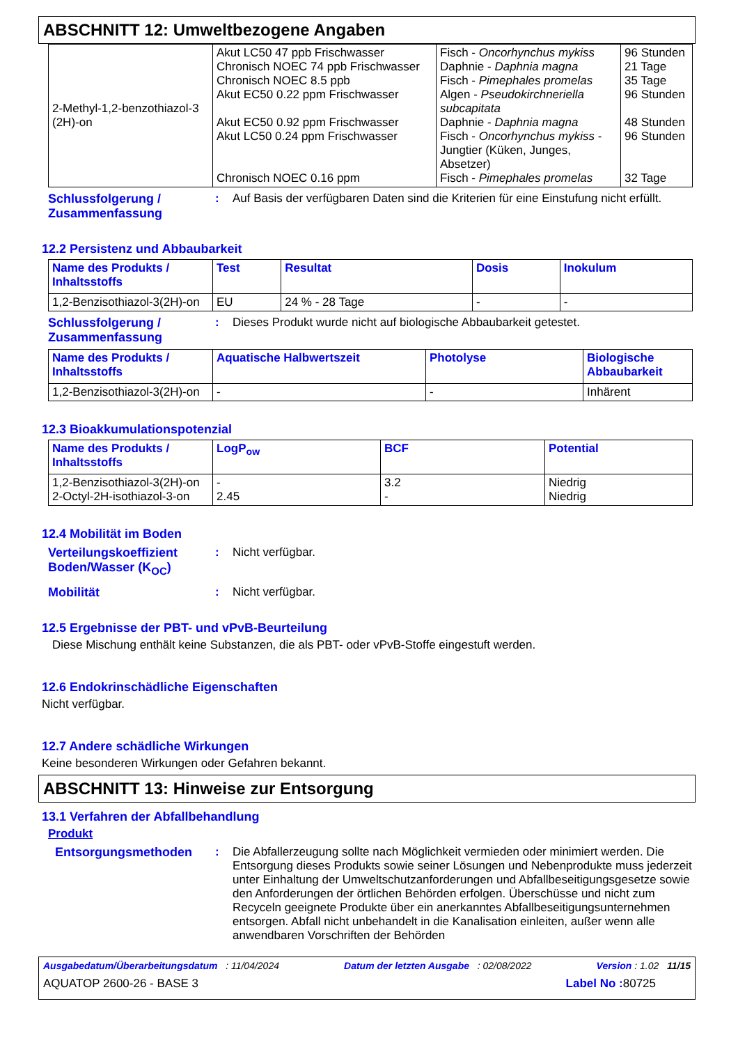ABSCHNITT 12: Umweltbezogene Angaben
| 2-Methyl-1,2-benzothiazol-3 (2H)-on | Akut LC50 47 ppb Frischwasser Chronisch NOEC 74 ppb Frischwasser Chronisch NOEC 8.5 ppb Akut EC50 0.22 ppm Frischwasser Akut EC50 0.92 ppm Frischwasser Akut LC50 0.24 ppm Frischwasser Chronisch NOEC 0.16 ppm | Fisch - Oncorhynchus mykiss Daphnie - Daphnia magna Fisch - Pimephales promelas Algen - Pseudokirchneriella subcapitata Daphnie - Daphnia magna Fisch - Oncorhynchus mykiss - Jungtier (Küken, Junges, Absetzer) Fisch - Pimephales promelas | 96 Stunden 21 Tage 35 Tage 96 Stunden 48 Stunden 96 Stunden 32 Tage |
Schlussfolgerung / Zusammenfassung
: Auf Basis der verfügbaren Daten sind die Kriterien für eine Einstufung nicht erfüllt.
12.2 Persistenz und Abbaubarkeit
| Name des Produkts / Inhaltsstoffs | Test | Resultat | Dosis | Inokulum |
| --- | --- | --- | --- | --- |
| 1,2-Benzisothiazol-3(2H)-on | EU | 24 % - 28 Tage | - | - |
Schlussfolgerung / Zusammenfassung
: Dieses Produkt wurde nicht auf biologische Abbaubarkeit getestet.
| Name des Produkts / Inhaltsstoffs | Aquatische Halbwertszeit | Photolyse | Biologische Abbaubarkeit |
| --- | --- | --- | --- |
| 1,2-Benzisothiazol-3(2H)-on | - | - | Inhärent |
12.3 Bioakkumulationspotenzial
| Name des Produkts / Inhaltsstoffs | LogP<sub>ow</sub> | BCF | Potential |
| --- | --- | --- | --- |
| 1,2-Benzisothiazol-3(2H)-on 2-Octyl-2H-isothiazol-3-on | - 2.45 | 3.2 - | Niedrig Niedrig |
12.4 Mobilität im Boden
Verteilungskoeffizient Boden/Wasser (K<sub>OC</sub>)
: Nicht verfügbar.
Mobilität : Nicht verfügbar.
12.5 Ergebnisse der PBT- und vPvB-Beurteilung
Diese Mischung enthält keine Substanzen, die als PBT- oder vPvB-Stoffe eingestuft werden.
12.6 Endokrinschädliche Eigenschaften
Nicht verfügbar.
12.7 Andere schädliche Wirkungen
Keine besonderen Wirkungen oder Gefahren bekannt.
ABSCHNITT 13: Hinweise zur Entsorgung
13.1 Verfahren der Abfallbehandlung
Produkt
Entsorgungsmethoden : Die Abfallerzeugung sollte nach Möglichkeit vermieden oder minimiert werden. Die Entsorgung dieses Produkts sowie seiner Lösungen und Nebenprodukte muss jederzeit unter Einhaltung der Umweltschutzanforderungen und Abfallbeseitigungsgesetze sowie den Anforderungen der örtlichen Behörden erfolgen. Überschüsse und nicht zum Recyceln geeignete Produkte über ein anerkanntes Abfallbeseitigungsunternehmen entsorgen. Abfall nicht unbehandelt in die Kanalisation einleiten, außer wenn alle anwendbaren Vorschriften der Behörden
Ausgabedatum/Überarbeitungsdatum : 11/04/2024 Datum der letzten Ausgabe : 02/08/2022 Version : 1.02 11/15
AQUATOP 2600-26 - BASE 3 Label No : 80725